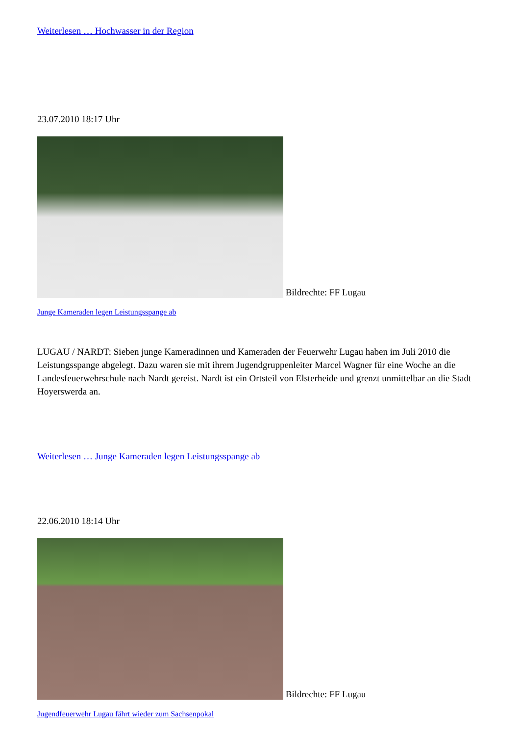Weiterlesen … Hochwasser in der Region
23.07.2010 18:17 Uhr
Bildrechte: FF Lugau
Junge Kameraden legen Leistungsspange ab
LUGAU / NARDT: Sieben junge Kameradinnen und Kameraden der Feuerwehr Lugau haben im Juli 2010 die Leistungsspange abgelegt. Dazu waren sie mit ihrem Jugendgruppenleiter Marcel Wagner für eine Woche an die Landesfeuerwehrschule nach Nardt gereist. Nardt ist ein Ortsteil von Elsterheide und grenzt unmittelbar an die Stadt Hoyerswerda an.
Weiterlesen … Junge Kameraden legen Leistungsspange ab
22.06.2010 18:14 Uhr
Bildrechte: FF Lugau
Jugendfeuerwehr Lugau fährt wieder zum Sachsenpokal